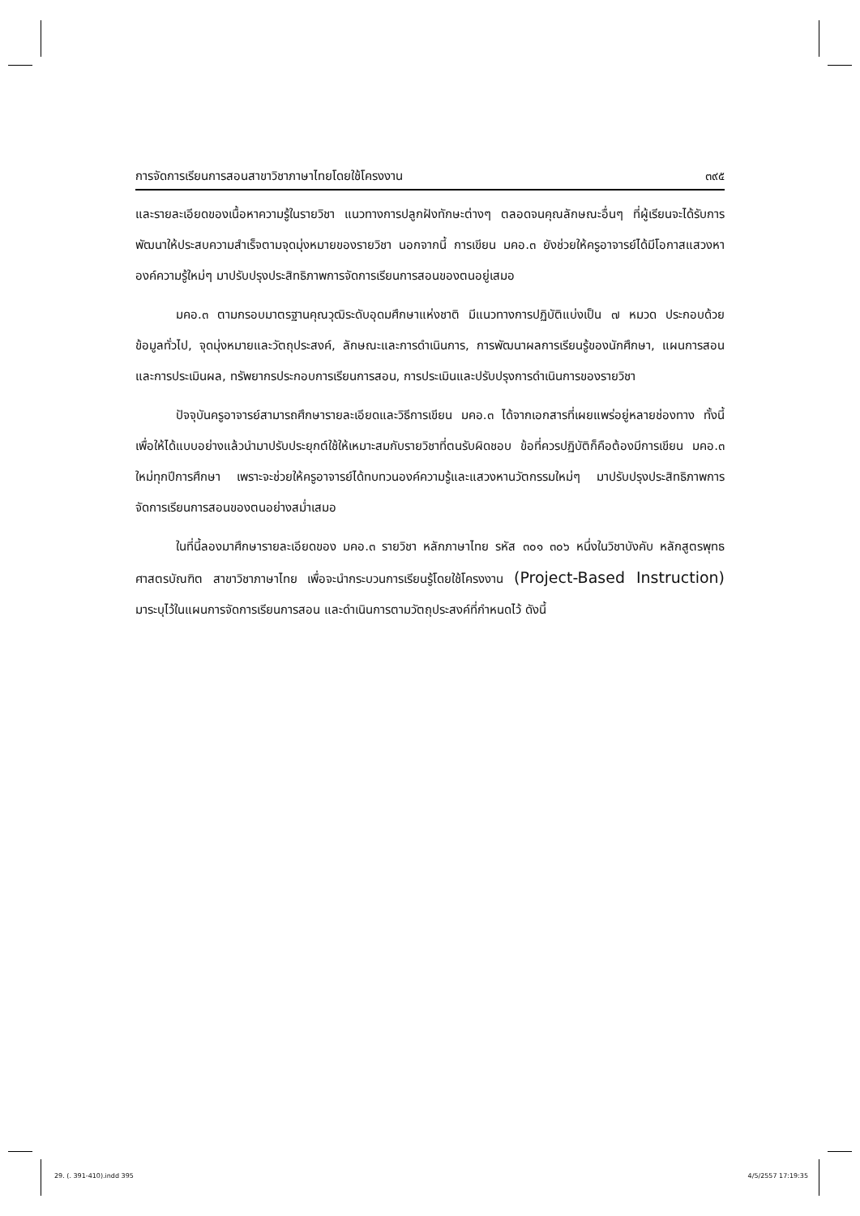การจัดการเรียนการสอนสาขาวิชาภาษาไทยโดยใช้โครงงาน ๓๙๕
และรายละเอียดของเนื้อหาความรู้ในรายวิชา แนวทางการปลูกฝังทักษะต่างๆ ตลอดจนคุณลักษณะอื่นๆ ที่ผู้เรียนจะได้รับการพัฒนาให้ประสบความสำเร็จตามจุดมุ่งหมายของรายวิชา นอกจากนี้ การเขียน มคอ.๓ ยังช่วยให้ครูอาจารย์ได้มีโอกาสแสวงหาองค์ความรู้ใหม่ๆ มาปรับปรุงประสิทธิภาพการจัดการเรียนการสอนของตนอยู่เสมอ
มคอ.๓ ตามกรอบมาตรฐานคุณวุฒิระดับอุดมศึกษาแห่งชาติ มีแนวทางการปฏิบัติแบ่งเป็น ๗ หมวด ประกอบด้วย ข้อมูลทั่วไป, จุดมุ่งหมายและวัตถุประสงค์, ลักษณะและการดำเนินการ, การพัฒนาผลการเรียนรู้ของนักศึกษา, แผนการสอนและการประเมินผล, ทรัพยากรประกอบการเรียนการสอน, การประเมินและปรับปรุงการดำเนินการของรายวิชา
ปัจจุบันครูอาจารย์สามารถศึกษารายละเอียดและวิธีการเขียน มคอ.๓ ได้จากเอกสารที่เผยแพร่อยู่หลายช่องทาง ทั้งนี้เพื่อให้ได้แบบอย่างแล้วนำมาปรับประยุกต์ใช้ให้เหมาะสมกับรายวิชาที่ตนรับผิดชอบ ข้อที่ควรปฏิบัติก็คือต้องมีการเขียน มคอ.๓ ใหม่ทุกปีการศึกษา เพราะจะช่วยให้ครูอาจารย์ได้ทบทวนองค์ความรู้และแสวงหานวัตกรรมใหม่ๆ มาปรับปรุงประสิทธิภาพการจัดการเรียนการสอนของตนอย่างสม่ำเสมอ
ในที่นี้ลองมาศึกษารายละเอียดของ มคอ.๓ รายวิชา หลักภาษาไทย รหัส ๓๐๑ ๓๐๖ หนึ่งในวิชาบังคับ หลักสูตรพุทธศาสตรบัณฑิต สาขาวิชาภาษาไทย เพื่อจะนำกระบวนการเรียนรู้โดยใช้โครงงาน (Project-Based Instruction) มาระบุไว้ในแผนการจัดการเรียนการสอน และดำเนินการตามวัตถุประสงค์ที่กำหนดไว้ ดังนี้
29. (. 391-410).indd 395 4/5/2557 17:19:35